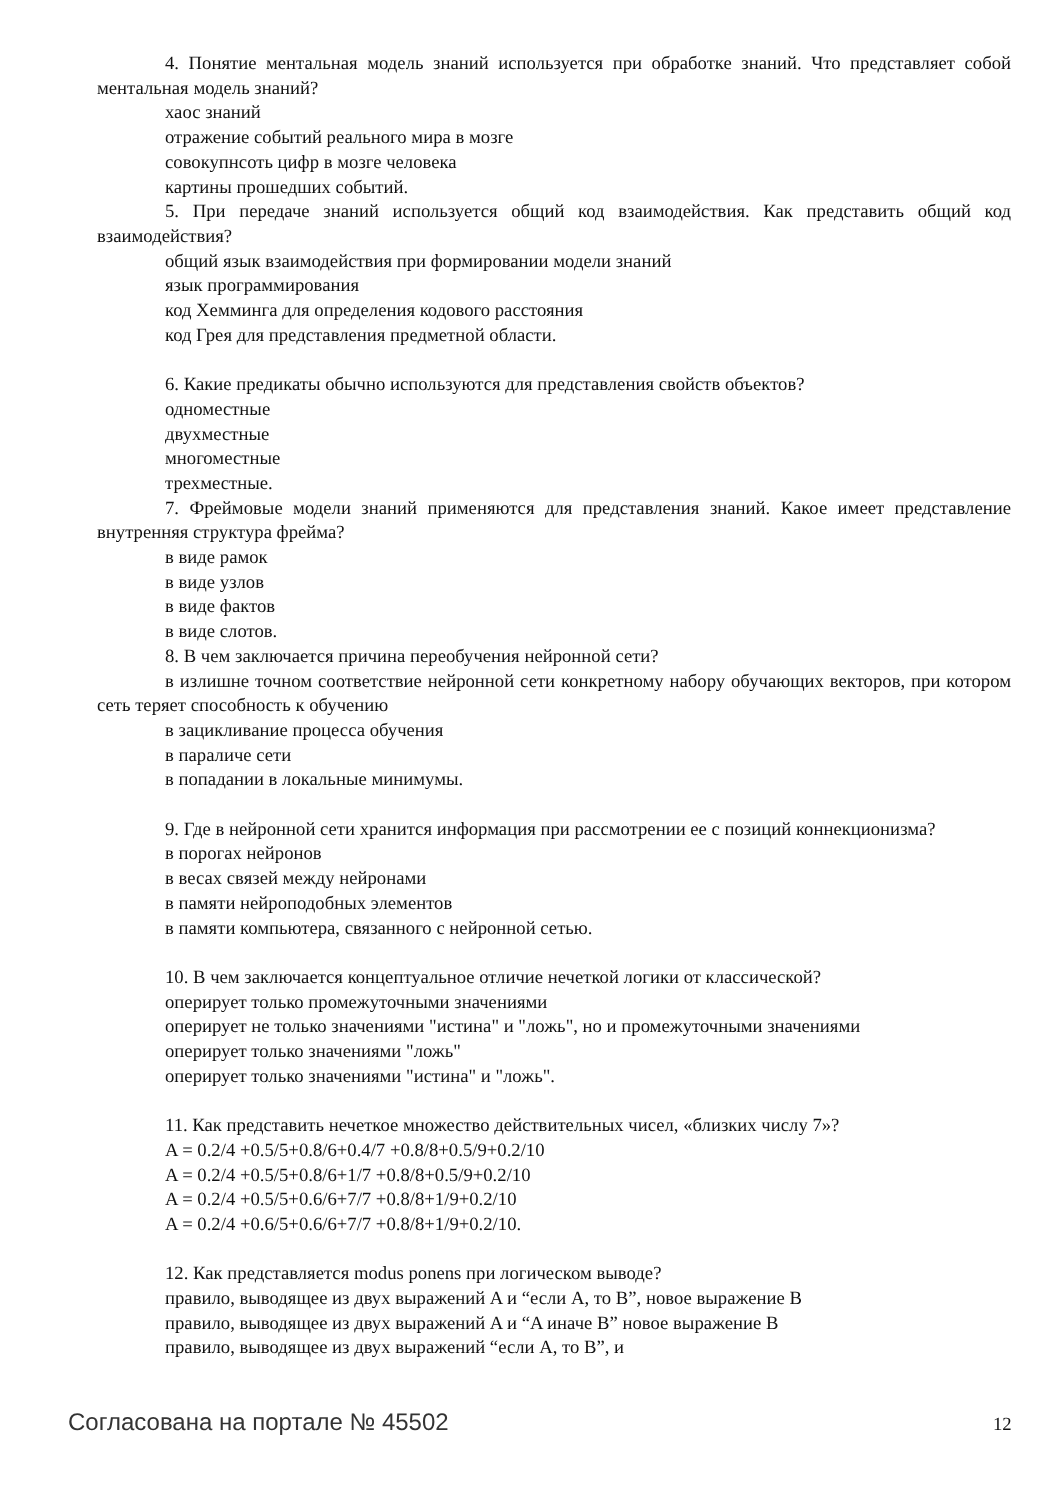4. Понятие ментальная модель знаний используется при обработке знаний. Что представляет собой ментальная модель знаний?
хаос знаний
отражение событий реального мира в мозге
совокупнсоть цифр в мозге человека
картины прошедших событий.
5. При передаче знаний используется общий код взаимодействия. Как представить общий код взаимодействия?
общий язык взаимодействия при формировании модели знаний
язык программирования
код Хемминга для определения кодового расстояния
код Грея для представления предметной области.
6. Какие предикаты обычно используются для представления свойств объектов?
одноместные
двухместные
многоместные
трехместные.
7. Фреймовые модели знаний применяются для представления знаний. Какое имеет представление внутренняя структура фрейма?
в виде рамок
в виде узлов
в виде фактов
в виде слотов.
8. В чем заключается причина переобучения нейронной сети?
в излишне точном соответствие нейронной сети конкретному набору обучающих векторов, при котором сеть теряет способность к обучению
в зацикливание процесса обучения
в параличе сети
в попадании в локальные минимумы.
9. Где в нейронной сети хранится информация при рассмотрении ее с позиций коннекционизма?
в порогах нейронов
в весах связей между нейронами
в памяти нейроподобных элементов
в памяти компьютера, связанного с нейронной сетью.
10. В чем заключается концептуальное отличие нечеткой логики от классической?
оперирует только промежуточными значениями
оперирует не только значениями "истина" и "ложь", но и промежуточными значениями
оперирует только значениями "ложь"
оперирует только значениями "истина" и "ложь".
11. Как представить нечеткое множество действительных чисел, «близких числу 7»?
A = 0.2/4 +0.5/5+0.8/6+0.4/7 +0.8/8+0.5/9+0.2/10
A = 0.2/4 +0.5/5+0.8/6+1/7 +0.8/8+0.5/9+0.2/10
A = 0.2/4 +0.5/5+0.6/6+7/7 +0.8/8+1/9+0.2/10
A = 0.2/4 +0.6/5+0.6/6+7/7 +0.8/8+1/9+0.2/10.
12. Как представляется modus ponens при логическом выводе?
правило, выводящее из двух выражений A и “если A, то B”, новое выражение B
правило, выводящее из двух выражений A и “A иначе B” новое выражение B
правило, выводящее из двух выражений “если A, то B”, и
Согласована на портале № 45502 12